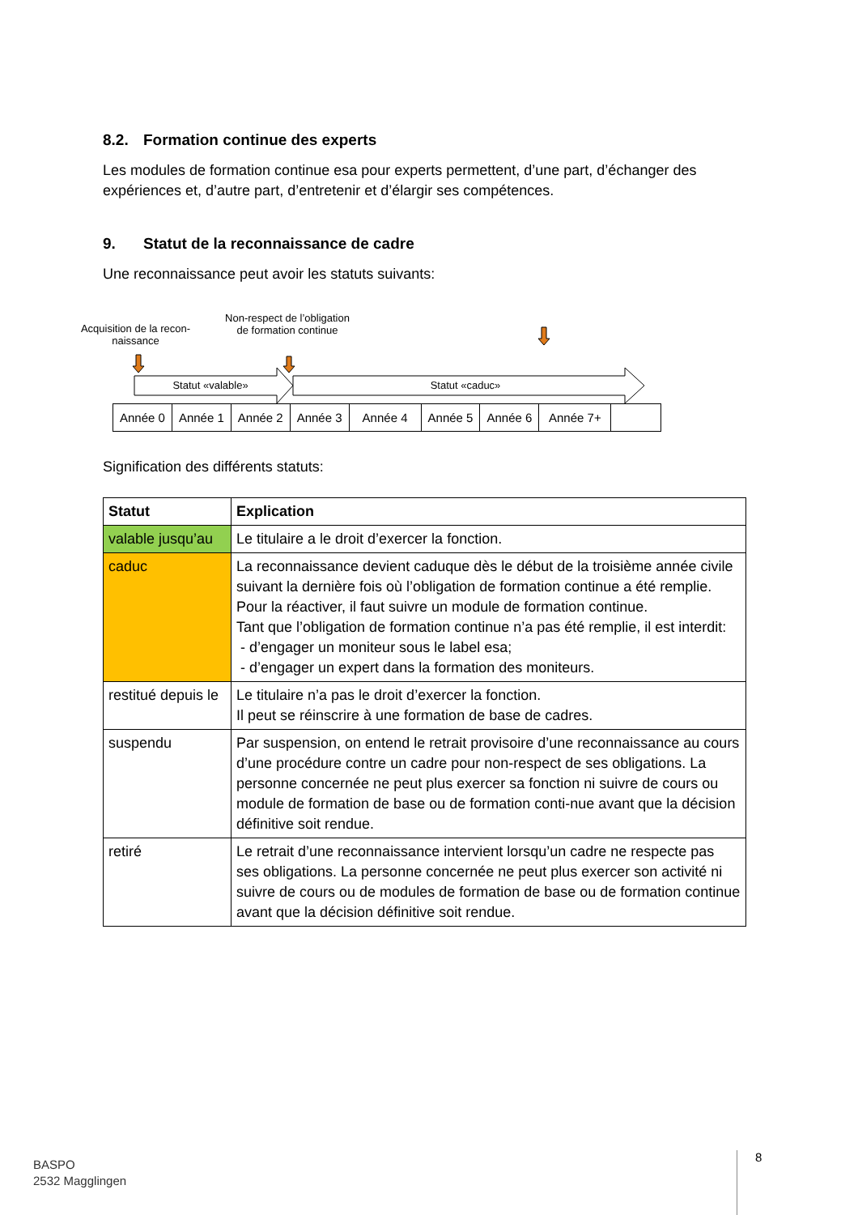8.2. Formation continue des experts
Les modules de formation continue esa pour experts permettent, d’une part, d’échanger des expériences et, d’autre part, d’entretenir et d’élargir ses compétences.
9. Statut de la reconnaissance de cadre
Une reconnaissance peut avoir les statuts suivants:
Acquisition de la recon-naissance
Non-respect de l’obligation de formation continue
Statut «valable» Statut «caduc»
| Année 0 | Année 1 | Année 2 | Année 3 | Année 4 | Année 5 | Année 6 | Année 7+ | |
Signification des différents statuts:
| Statut | Explication |
| --- | --- |
| valable jusqu’au | Le titulaire a le droit d’exercer la fonction. |
| caduc | La reconnaissance devient caduque dès le début de la troisième année civile suivant la dernière fois où l’obligation de formation continue a été remplie. Pour la réactiver, il faut suivre un module de formation continue. Tant que l’obligation de formation continue n’a pas été remplie, il est interdit: - d’engager un moniteur sous le label esa; - d’engager un expert dans la formation des moniteurs. |
| restitué depuis le | Le titulaire n’a pas le droit d’exercer la fonction. Il peut se réinscrire à une formation de base de cadres. |
| suspendu | Par suspension, on entend le retrait provisoire d’une reconnaissance au cours d’une procédure contre un cadre pour non-respect de ses obligations. La personne concernée ne peut plus exercer sa fonction ni suivre de cours ou module de formation de base ou de formation conti-nue avant que la décision définitive soit rendue. |
| retiré | Le retrait d’une reconnaissance intervient lorsqu’un cadre ne respecte pas ses obligations. La personne concernée ne peut plus exercer son activité ni suivre de cours ou de modules de formation de base ou de formation continue avant que la décision définitive soit rendue. |
BASPO
2532 Magglingen
8